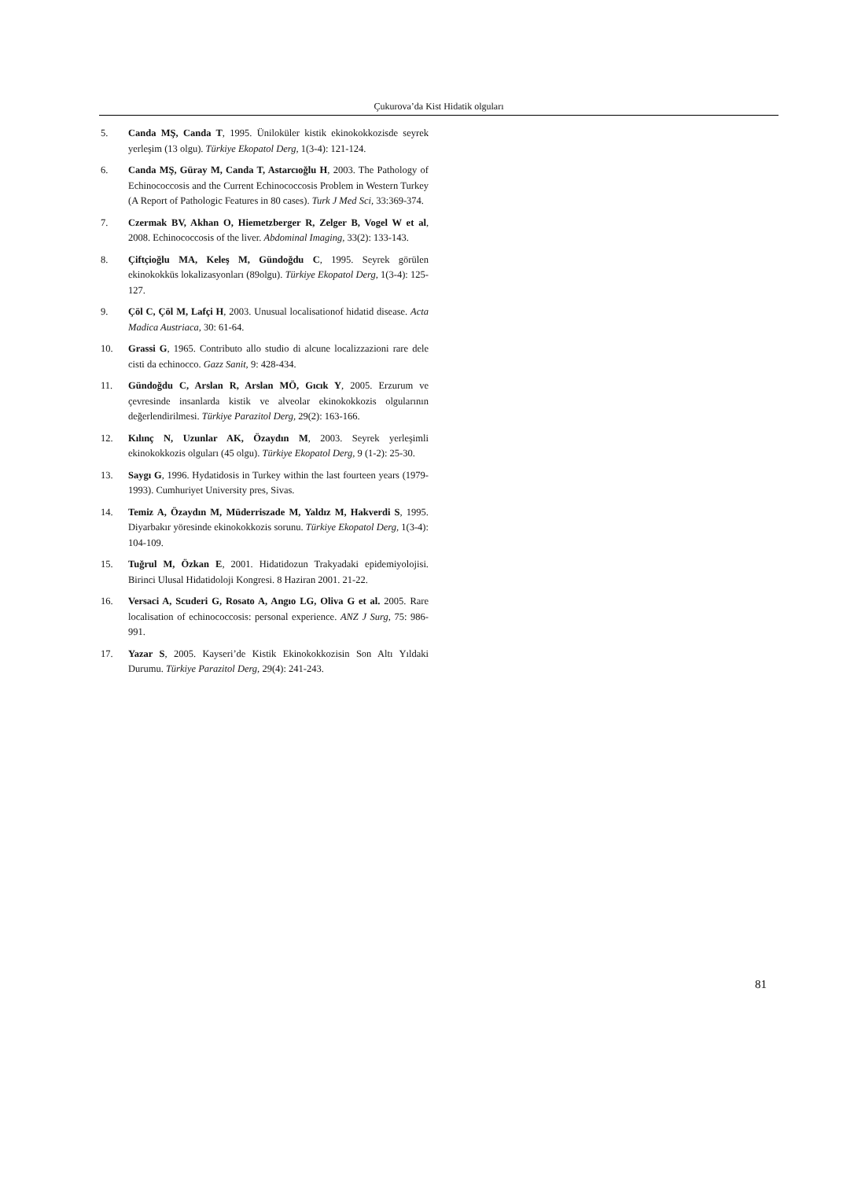Çukurova’da Kist Hidatik olguları
5. Canda MŞ, Canda T, 1995. Ünilokü­ler kistik ekinokokkozisde seyrek yerleşim (13 olgu). Türkiye Ekopatol Derg, 1(3-4): 121-124.
6. Canda MŞ, Güray M, Canda T, Astarcıoğlu H, 2003. The Pathology of Echinococcosis and the Current Echinococcosis Problem in Western Turkey (A Report of Pathologic Features in 80 cases). Turk J Med Sci, 33:369-374.
7. Czermak BV, Akhan O, Hiemetzberger R, Zelger B, Vogel W et al, 2008. Echinococcosis of the liver. Abdominal Imaging, 33(2): 133-143.
8. Çiftçioğlu MA, Keleş M, Gündoğdu C, 1995. Seyrek görülen ekinokokküs lokalizasyonları (89olgu). Türkiye Ekopatol Derg, 1(3-4): 125-127.
9. Çöl C, Çöl M, Lafçi H, 2003. Unusual localisationof hidatid disease. Acta Madica Austriaca, 30: 61-64.
10. Grassi G, 1965. Contributo allo studio di alcune localizzazioni rare dele cisti da echinocco. Gazz Sanit, 9: 428-434.
11. Gündoğdu C, Arslan R, Arslan MÖ, Gıcık Y, 2005. Erzurum ve çevresinde insanlarda kistik ve alveolar ekinokokkozis olgu­larının değerlendirilmesi. Türkiye Parazitol Derg, 29(2): 163-166.
12. Kılınç N, Uzunlar AK, Özaydın M, 2003. Seyrek yerleşimli ekinokokkozis olguları (45 olgu). Türkiye Ekopatol Derg, 9 (1-2): 25-30.
13. Saygı G, 1996. Hydatidosis in Turkey within the last fourteen years (1979-1993). Cumhuriyet University pres, Sivas.
14. Temiz A, Özaydın M, Müderriszade M, Yaldız M, Hakverdi S, 1995. Diyarbakır yöresinde ekinokokkozis sorunu. Türkiye Ekopatol Derg, 1(3-4): 104-109.
15. Tuğrul M, Özkan E, 2001. Hidatidozun Trakyadaki epidemiyo­lojisi. Birinci Ulusal Hidatidoloji Kongresi. 8 Haziran 2001. 21-22.
16. Versaci A, Scuderi G, Rosato A, Angıo LG, Oliva G et al. 2005. Rare localisation of echinococcosis: personal experience. ANZ J Surg, 75: 986-991.
17. Yazar S, 2005. Kayseri’de Kistik Ekinokokkozisin Son Altı Yıldaki Durumu. Türkiye Parazitol Derg, 29(4): 241-243.
81